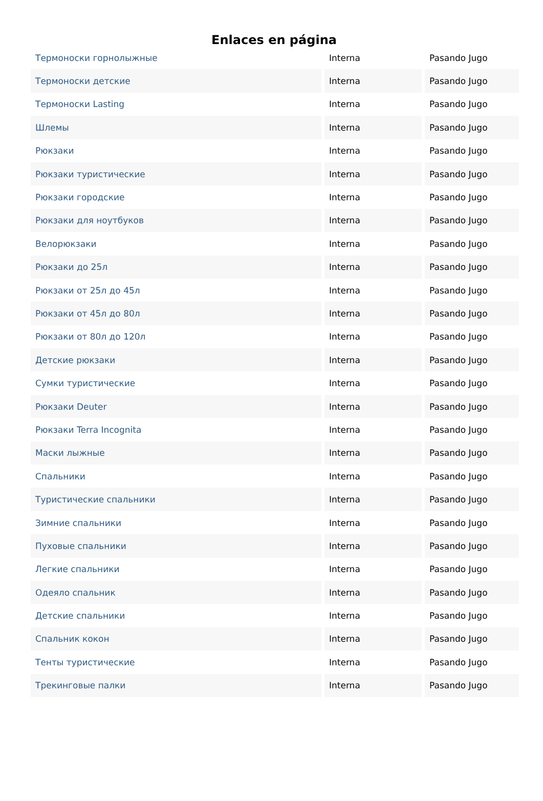Enlaces en página
| Термоноски горнолыжные | Interna | Pasando Jugo |
| Термоноски детские | Interna | Pasando Jugo |
| Термоноски Lasting | Interna | Pasando Jugo |
| Шлемы | Interna | Pasando Jugo |
| Рюкзаки | Interna | Pasando Jugo |
| Рюкзаки туристические | Interna | Pasando Jugo |
| Рюкзаки городские | Interna | Pasando Jugo |
| Рюкзаки для ноутбуков | Interna | Pasando Jugo |
| Велорюкзаки | Interna | Pasando Jugo |
| Рюкзаки до 25л | Interna | Pasando Jugo |
| Рюкзаки от 25л до 45л | Interna | Pasando Jugo |
| Рюкзаки от 45л до 80л | Interna | Pasando Jugo |
| Рюкзаки от 80л до 120л | Interna | Pasando Jugo |
| Детские рюкзаки | Interna | Pasando Jugo |
| Сумки туристические | Interna | Pasando Jugo |
| Рюкзаки Deuter | Interna | Pasando Jugo |
| Рюкзаки Terra Incognita | Interna | Pasando Jugo |
| Маски лыжные | Interna | Pasando Jugo |
| Спальники | Interna | Pasando Jugo |
| Туристические спальники | Interna | Pasando Jugo |
| Зимние спальники | Interna | Pasando Jugo |
| Пуховые спальники | Interna | Pasando Jugo |
| Легкие спальники | Interna | Pasando Jugo |
| Одеяло спальник | Interna | Pasando Jugo |
| Детские спальники | Interna | Pasando Jugo |
| Спальник кокон | Interna | Pasando Jugo |
| Тенты туристические | Interna | Pasando Jugo |
| Трекинговые палки | Interna | Pasando Jugo |